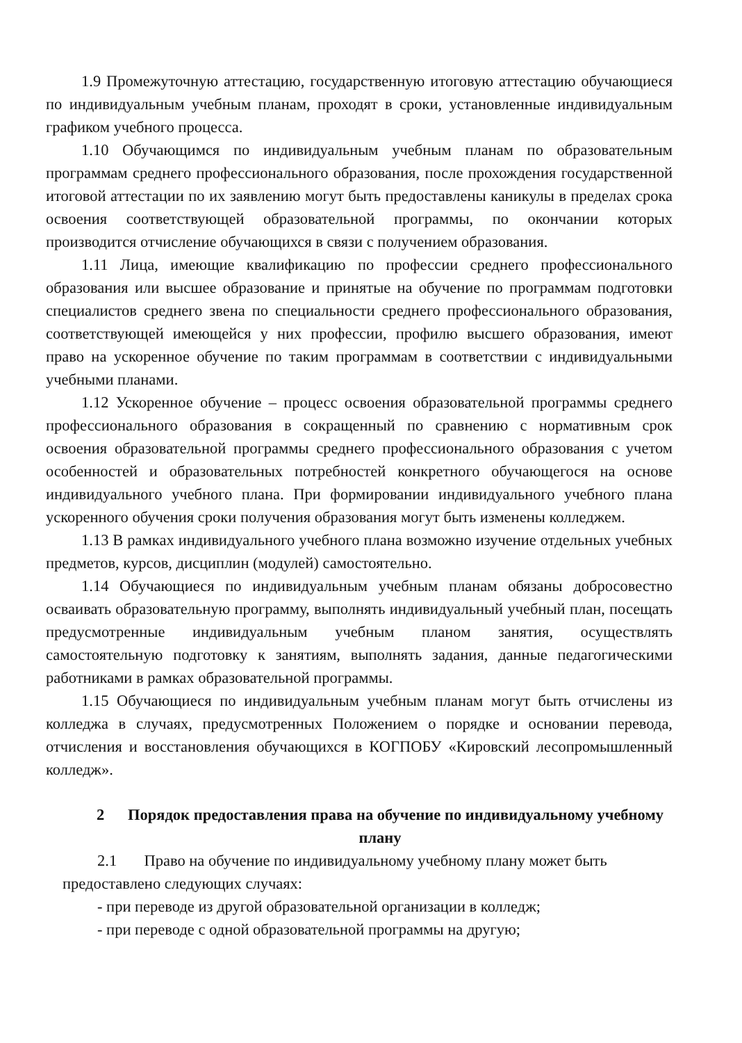1.9 Промежуточную аттестацию, государственную итоговую аттестацию обучающиеся по индивидуальным учебным планам, проходят в сроки, установленные индивидуальным графиком учебного процесса.
1.10 Обучающимся по индивидуальным учебным планам по образовательным программам среднего профессионального образования, после прохождения государственной итоговой аттестации по их заявлению могут быть предоставлены каникулы в пределах срока освоения соответствующей образовательной программы, по окончании которых производится отчисление обучающихся в связи с получением образования.
1.11 Лица, имеющие квалификацию по профессии среднего профессионального образования или высшее образование и принятые на обучение по программам подготовки специалистов среднего звена по специальности среднего профессионального образования, соответствующей имеющейся у них профессии, профилю высшего образования, имеют право на ускоренное обучение по таким программам в соответствии с индивидуальными учебными планами.
1.12 Ускоренное обучение – процесс освоения образовательной программы среднего профессионального образования в сокращенный по сравнению с нормативным срок освоения образовательной программы среднего профессионального образования с учетом особенностей и образовательных потребностей конкретного обучающегося на основе индивидуального учебного плана. При формировании индивидуального учебного плана ускоренного обучения сроки получения образования могут быть изменены колледжем.
1.13 В рамках индивидуального учебного плана возможно изучение отдельных учебных предметов, курсов, дисциплин (модулей) самостоятельно.
1.14 Обучающиеся по индивидуальным учебным планам обязаны добросовестно осваивать образовательную программу, выполнять индивидуальный учебный план, посещать предусмотренные индивидуальным учебным планом занятия, осуществлять самостоятельную подготовку к занятиям, выполнять задания, данные педагогическими работниками в рамках образовательной программы.
1.15 Обучающиеся по индивидуальным учебным планам могут быть отчислены из колледжа в случаях, предусмотренных Положением о порядке и основании перевода, отчисления и восстановления обучающихся в КОГПОБУ «Кировский лесопромышленный колледж».
2 Порядок предоставления права на обучение по индивидуальному учебному плану
2.1 Право на обучение по индивидуальному учебному плану может быть
предоставлено следующих случаях:
- при переводе из другой образовательной организации в колледж;
- при переводе с одной образовательной программы на другую;